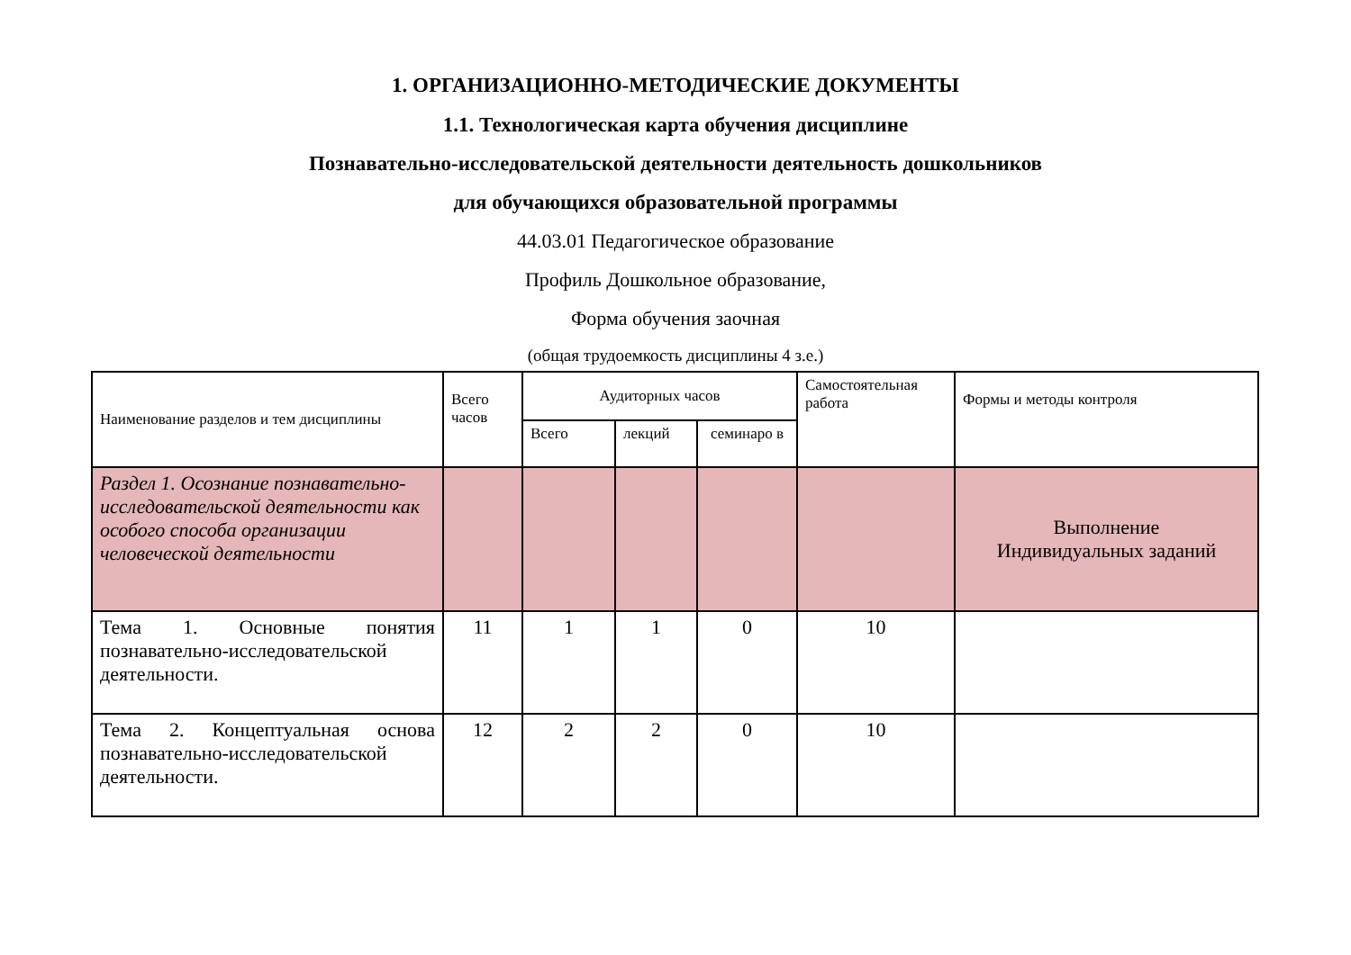1. ОРГАНИЗАЦИОННО-МЕТОДИЧЕСКИЕ ДОКУМЕНТЫ
1.1. Технологическая карта обучения дисциплине
Познавательно-исследовательской деятельности деятельность дошкольников
для обучающихся образовательной программы
44.03.01 Педагогическое образование
Профиль Дошкольное образование,
Форма обучения заочная
(общая трудоемкость дисциплины 4 з.е.)
| Наименование разделов и тем дисциплины | Всего часов | Аудиторных часов | | | Самостоятельная работа | Формы и методы контроля |
| --- | --- | --- | --- | --- | --- | --- |
| | | Всего | лекций | семинаро в | | |
| Раздел 1. Осознание познавательно-исследовательской деятельности как особого способа организации человеческой деятельности | | | | | | Выполнение Индивидуальных заданий |
| Тема 1. Основные понятия познавательно-исследовательской деятельности. | 11 | 1 | 1 | 0 | 10 | |
| Тема 2. Концептуальная основа познавательно-исследовательской деятельности. | 12 | 2 | 2 | 0 | 10 | |